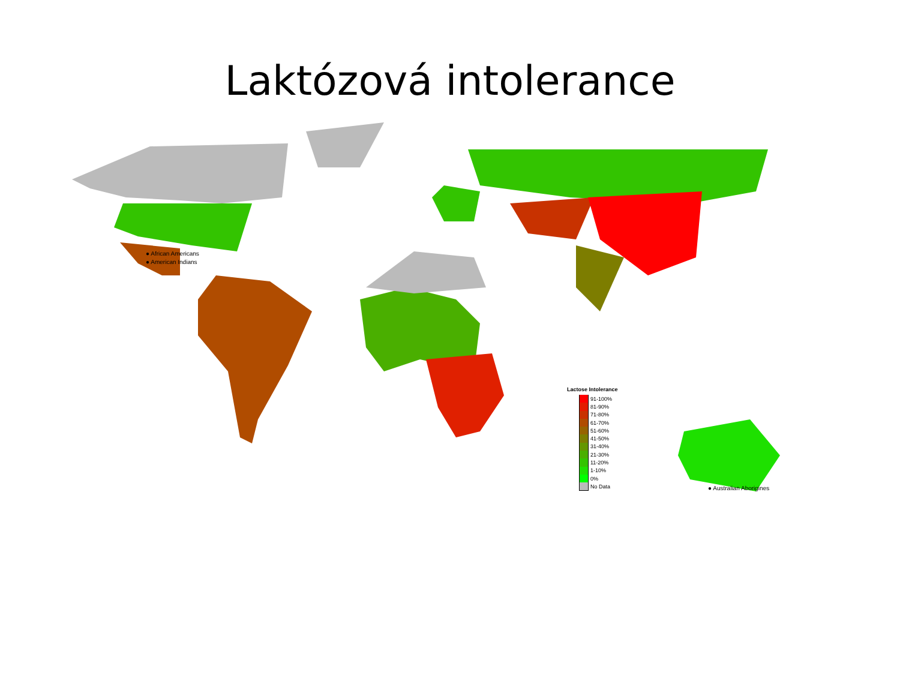Laktózová intolerance
● African Americans
● American Indians
● Australian Aborigines
Lactose Intolerance
91-100%
81-90%
71-80%
61-70%
51-60%
41-50%
31-40%
21-30%
11-20%
1-10%
0%
No Data